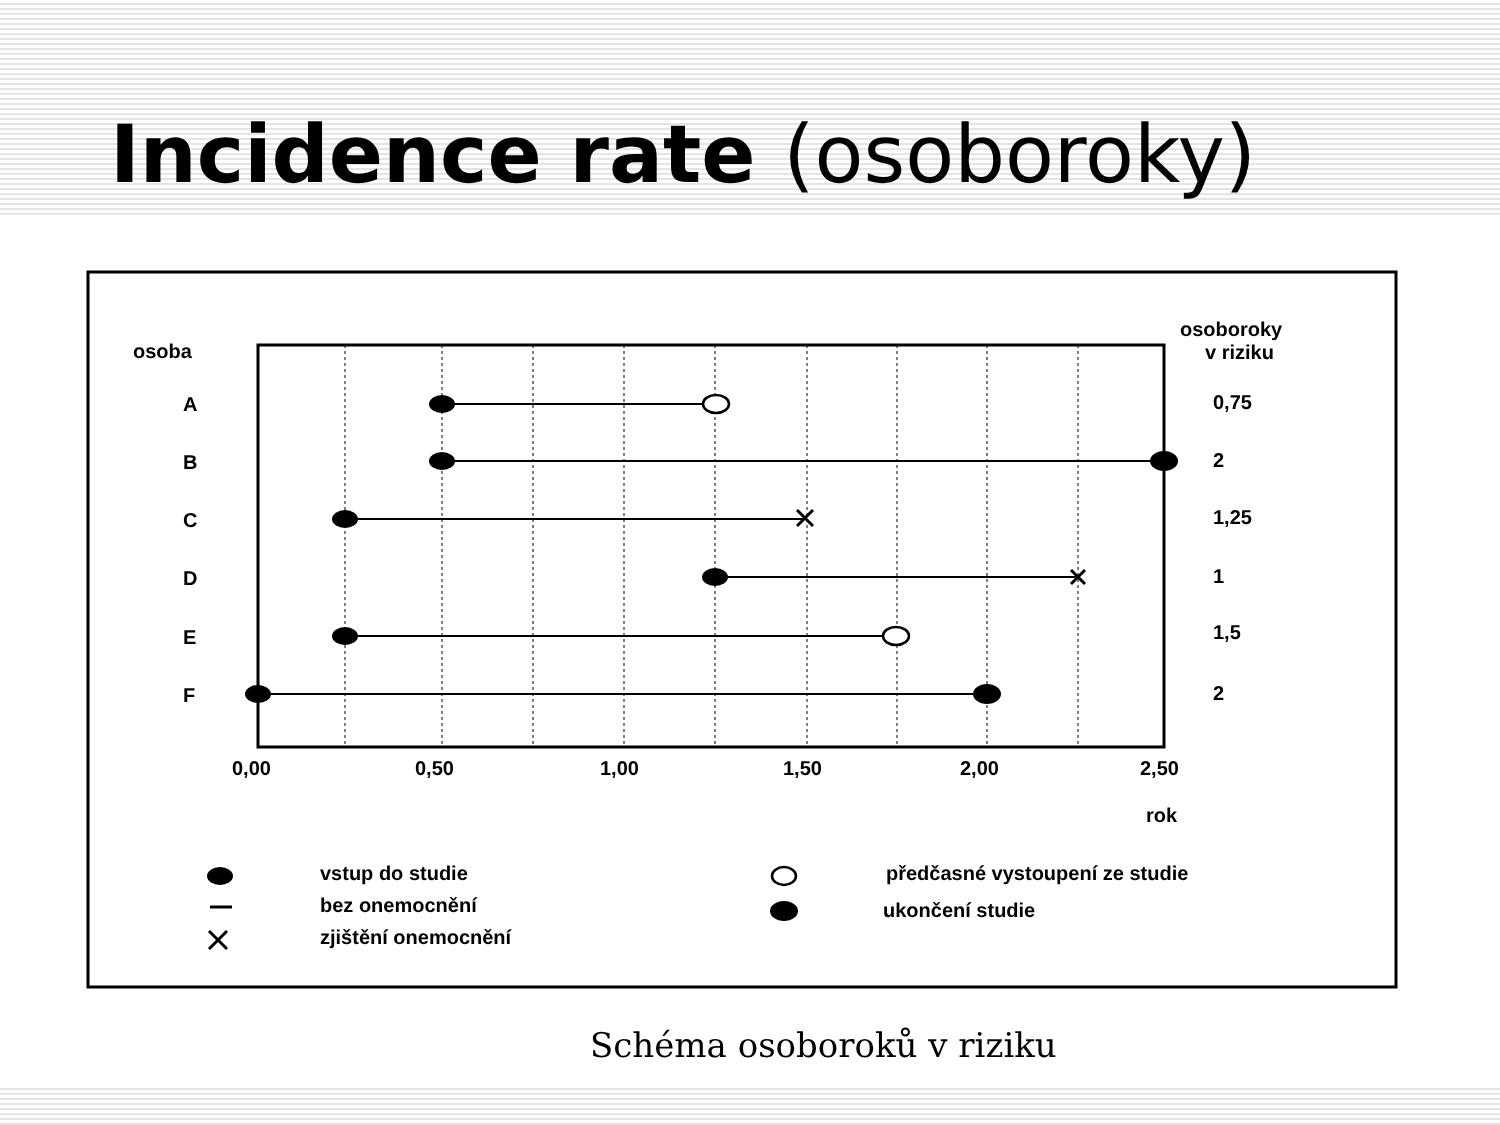Incidence rate (osoboroky)
osoba
osoboroky
v riziku
A
B
C
D
E
F
0,75
2
1,25
1
1,5
2
0,00
0,50
1,00
1,50
2,00
2,50
rok
vstup do studie
bez onemocnění
zjištění onemocnění
předčasné vystoupení ze studie
ukončení studie
Schéma osoboroků v riziku